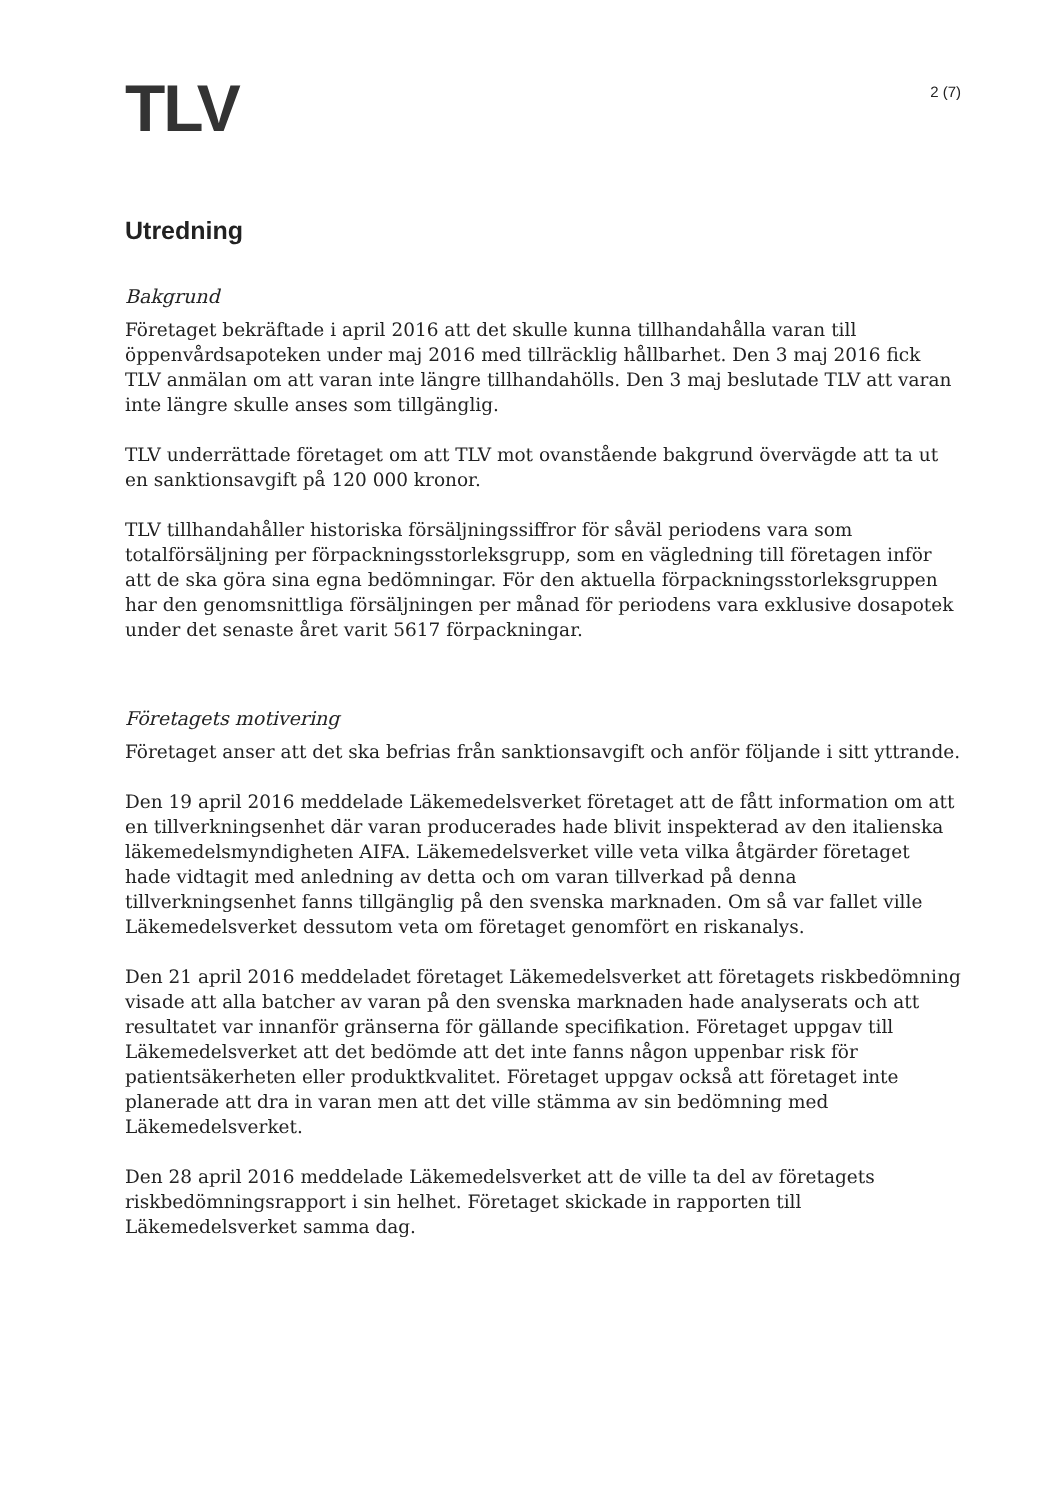TLV
2 (7)
Utredning
Bakgrund
Företaget bekräftade i april 2016 att det skulle kunna tillhandahålla varan till öppenvårdsapoteken under maj 2016 med tillräcklig hållbarhet. Den 3 maj 2016 fick TLV anmälan om att varan inte längre tillhandahölls. Den 3 maj beslutade TLV att varan inte längre skulle anses som tillgänglig.
TLV underrättade företaget om att TLV mot ovanstående bakgrund övervägde att ta ut en sanktionsavgift på 120 000 kronor.
TLV tillhandahåller historiska försäljningssiffror för såväl periodens vara som totalförsäljning per förpackningsstorleksgrupp, som en vägledning till företagen inför att de ska göra sina egna bedömningar. För den aktuella förpackningsstorleksgruppen har den genomsnittliga försäljningen per månad för periodens vara exklusive dosapotek under det senaste året varit 5617 förpackningar.
Företagets motivering
Företaget anser att det ska befrias från sanktionsavgift och anför följande i sitt yttrande.
Den 19 april 2016 meddelade Läkemedelsverket företaget att de fått information om att en tillverkningsenhet där varan producerades hade blivit inspekterad av den italienska läkemedelsmyndigheten AIFA. Läkemedelsverket ville veta vilka åtgärder företaget hade vidtagit med anledning av detta och om varan tillverkad på denna tillverkningsenhet fanns tillgänglig på den svenska marknaden. Om så var fallet ville Läkemedelsverket dessutom veta om företaget genomfört en riskanalys.
Den 21 april 2016 meddeladet företaget Läkemedelsverket att företagets riskbedömning visade att alla batcher av varan på den svenska marknaden hade analyserats och att resultatet var innanför gränserna för gällande specifikation. Företaget uppgav till Läkemedelsverket att det bedömde att det inte fanns någon uppenbar risk för patientsäkerheten eller produktkvalitet. Företaget uppgav också att företaget inte planerade att dra in varan men att det ville stämma av sin bedömning med Läkemedelsverket.
Den 28 april 2016 meddelade Läkemedelsverket att de ville ta del av företagets riskbedömningsrapport i sin helhet. Företaget skickade in rapporten till Läkemedelsverket samma dag.